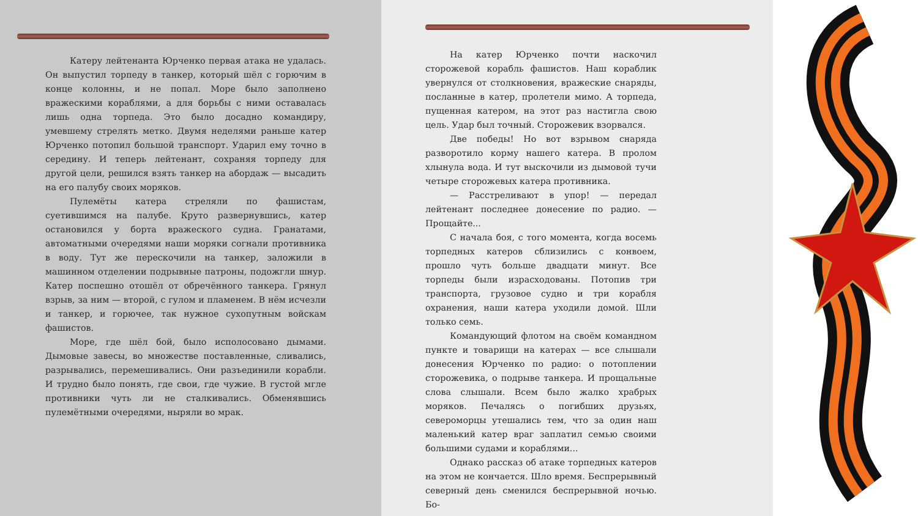Катеру лейтенанта Юрченко первая атака не удалась. Он выпустил торпеду в танкер, который шёл с горючим в конце колонны, и не попал. Море было заполнено вражескими кораблями, а для борьбы с ними оставалась лишь одна торпеда. Это было досадно командиру, умевшему стрелять метко. Двумя неделями раньше катер Юрченко потопил большой транспорт. Ударил ему точно в середину. И теперь лейтенант, сохраняя торпеду для другой цели, решился взять танкер на абордаж — высадить на его палубу своих моряков.
Пулемёты катера стреляли по фашистам, суетившимся на палубе. Круто развернувшись, катер остановился у борта вражеского судна. Гранатами, автоматными очередями наши моряки согнали противника в воду. Тут же перескочили на танкер, заложили в машинном отделении подрывные патроны, подожгли шнур. Катер поспешно отошёл от обречённого танкера. Грянул взрыв, за ним — второй, с гулом и пламенем. В нём исчезли и танкер, и горючее, так нужное сухопутным войскам фашистов.
Море, где шёл бой, было исполосовано дымами. Дымовые завесы, во множестве поставленные, сливались, разрывались, перемешивались. Они разъединили корабли. И трудно было понять, где свои, где чужие. В густой мгле противники чуть ли не сталкивались. Обменявшись пулемётными очередями, ныряли во мрак.
На катер Юрченко почти наскочил сторожевой корабль фашистов. Наш кораблик увернулся от столкновения, вражеские снаряды, посланные в катер, пролетели мимо. А торпеда, пущенная катером, на этот раз настигла свою цель. Удар был точный. Сторожевик взорвался.
Две победы! Но вот взрывом снаряда разворотило корму нашего катера. В пролом хлынула вода. И тут выскочили из дымовой тучи четыре сторожевых катера противника.
— Расстреливают в упор! — передал лейтенант последнее донесение по радио. — Прощайте...
С начала боя, с того момента, когда восемь торпедных катеров сблизились с конвоем, прошло чуть больше двадцати минут. Все торпеды были израсходованы. Потопив три транспорта, грузовое судно и три корабля охранения, наши катера уходили домой. Шли только семь.
Командующий флотом на своём командном пункте и товарищи на катерах — все слышали донесения Юрченко по радио: о потоплении сторожевика, о подрыве танкера. И прощальные слова слышали. Всем было жалко храбрых моряков. Печалясь о погибших друзьях, североморцы утешались тем, что за один наш маленький катер враг заплатил семью своими большими судами и кораблями...
Однако рассказ об атаке торпедных катеров на этом не кончается. Шло время. Беспрерывный северный день сменился беспрерывной ночью. Бо-